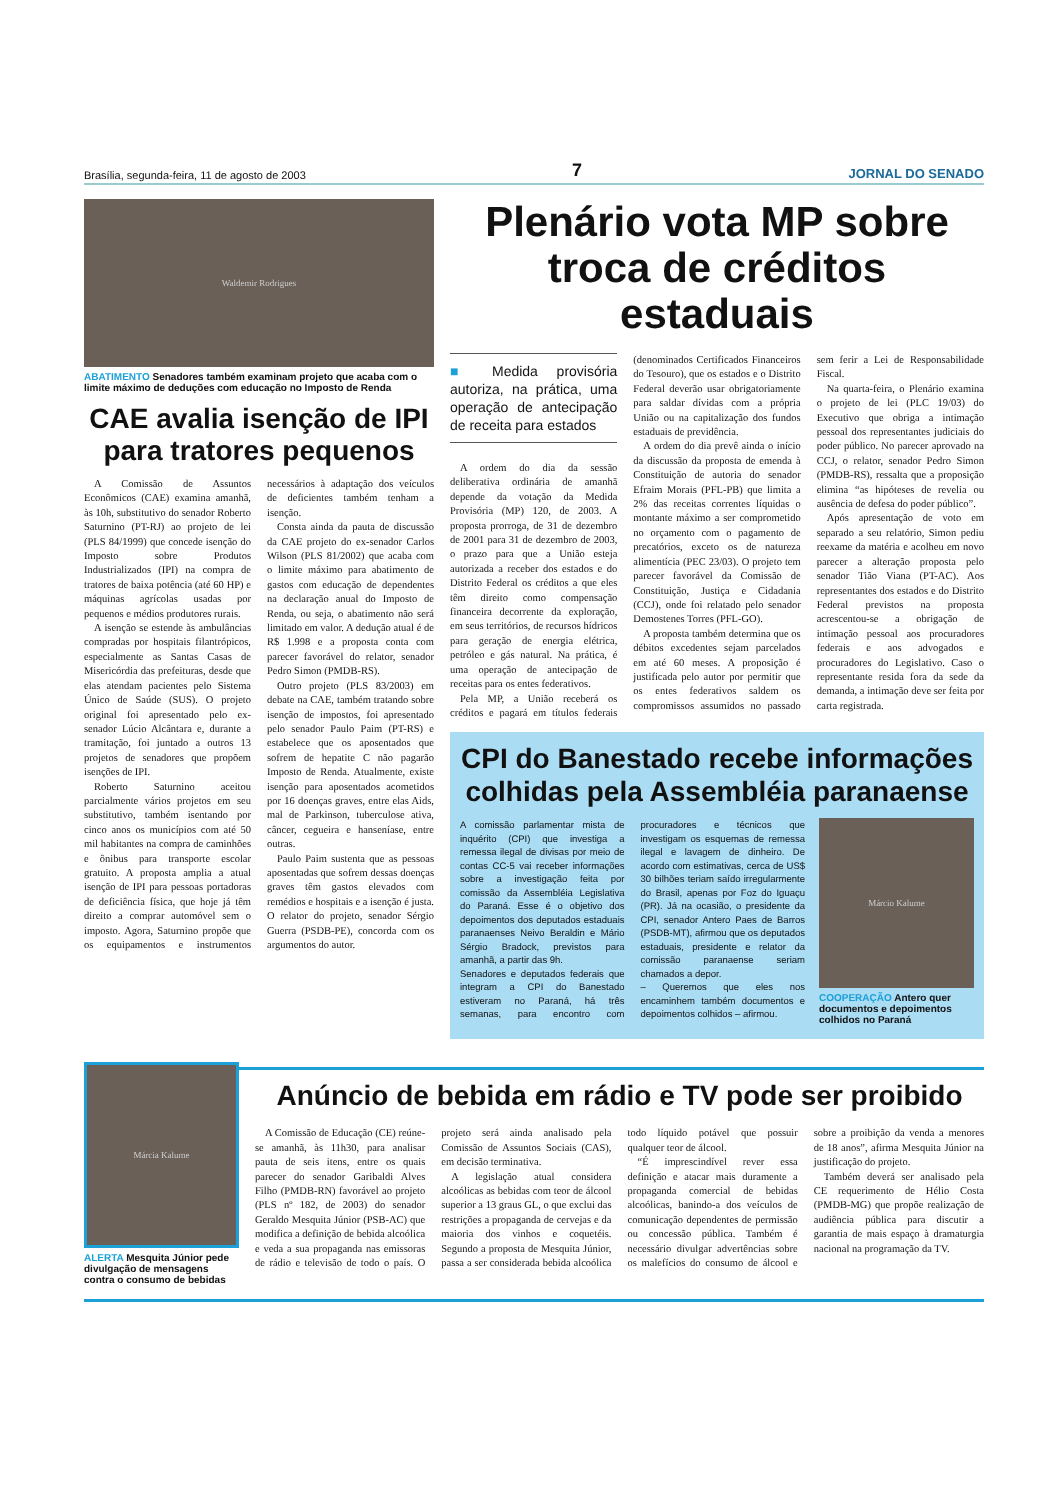Brasília, segunda-feira, 11 de agosto de 2003 7 JORNAL DO SENADO
Waldemir Rodrigues
ABATIMENTO Senadores também examinam projeto que acaba com o limite máximo de deduções com educação no Imposto de Renda
CAE avalia isenção de IPI para tratores pequenos
A Comissão de Assuntos Econômicos (CAE) examina amanhã, às 10h, substitutivo do senador Roberto Saturnino (PT-RJ) ao projeto de lei (PLS 84/1999) que concede isenção do Imposto sobre Produtos Industrializados (IPI) na compra de tratores de baixa potência (até 60 HP) e máquinas agrícolas usadas por pequenos e médios produtores rurais.
A isenção se estende às ambulâncias compradas por hospitais filantrópicos, especialmente as Santas Casas de Misericórdia das prefeituras, desde que elas atendam pacientes pelo Sistema Único de Saúde (SUS). O projeto original foi apresentado pelo ex-senador Lúcio Alcântara e, durante a tramitação, foi juntado a outros 13 projetos de senadores que propõem isenções de IPI.
Roberto Saturnino aceitou parcialmente vários projetos em seu substitutivo, também isentando por cinco anos os municípios com até 50 mil habitantes na compra de caminhões e ônibus para transporte escolar gratuito. A proposta amplia a atual isenção de IPI para pessoas portadoras de deficiência física, que hoje já têm direito a comprar automóvel sem o imposto. Agora, Saturnino propõe que os equipamentos e instrumentos necessários à adaptação dos veículos de deficientes também tenham a isenção.
Consta ainda da pauta de discussão da CAE projeto do ex-senador Carlos Wilson (PLS 81/2002) que acaba com o limite máximo para abatimento de gastos com educação de dependentes na declaração anual do Imposto de Renda, ou seja, o abatimento não será limitado em valor. A dedução atual é de R$ 1.998 e a proposta conta com parecer favorável do relator, senador Pedro Simon (PMDB-RS).
Outro projeto (PLS 83/2003) em debate na CAE, também tratando sobre isenção de impostos, foi apresentado pelo senador Paulo Paim (PT-RS) e estabelece que os aposentados que sofrem de hepatite C não pagarão Imposto de Renda. Atualmente, existe isenção para aposentados acometidos por 16 doenças graves, entre elas Aids, mal de Parkinson, tuberculose ativa, câncer, cegueira e hanseníase, entre outras.
Paulo Paim sustenta que as pessoas aposentadas que sofrem dessas doenças graves têm gastos elevados com remédios e hospitais e a isenção é justa. O relator do projeto, senador Sérgio Guerra (PSDB-PE), concorda com os argumentos do autor.
Plenário vota MP sobre troca de créditos estaduais
■ Medida provisória autoriza, na prática, uma operação de antecipação de receita para estados
A ordem do dia da sessão deliberativa ordinária de amanhã depende da votação da Medida Provisória (MP) 120, de 2003. A proposta prorroga, de 31 de dezembro de 2001 para 31 de dezembro de 2003, o prazo para que a União esteja autorizada a receber dos estados e do Distrito Federal os créditos a que eles têm direito como compensação financeira decorrente da exploração, em seus territórios, de recursos hídricos para geração de energia elétrica, petróleo e gás natural. Na prática, é uma operação de antecipação de receitas para os entes federativos.
Pela MP, a União receberá os créditos e pagará em títulos federais (denominados Certificados Financeiros do Tesouro), que os estados e o Distrito Federal deverão usar obrigatoriamente para saldar dívidas com a própria União ou na capitalização dos fundos estaduais de previdência.
A ordem do dia prevê ainda o início da discussão da proposta de emenda à Constituição de autoria do senador Efraim Morais (PFL-PB) que limita a 2% das receitas correntes líquidas o montante máximo a ser comprometido no orçamento com o pagamento de precatórios, exceto os de natureza alimentícia (PEC 23/03). O projeto tem parecer favorável da Comissão de Constituição, Justiça e Cidadania (CCJ), onde foi relatado pelo senador Demostenes Torres (PFL-GO).
A proposta também determina que os débitos excedentes sejam parcelados em até 60 meses. A proposição é justificada pelo autor por permitir que os entes federativos saldem os compromissos assumidos no passado sem ferir a Lei de Responsabilidade Fiscal.
Na quarta-feira, o Plenário examina o projeto de lei (PLC 19/03) do Executivo que obriga a intimação pessoal dos representantes judiciais do poder público. No parecer aprovado na CCJ, o relator, senador Pedro Simon (PMDB-RS), ressalta que a proposição elimina “as hipóteses de revelia ou ausência de defesa do poder público”.
Após apresentação de voto em separado a seu relatório, Simon pediu reexame da matéria e acolheu em novo parecer a alteração proposta pelo senador Tião Viana (PT-AC). Aos representantes dos estados e do Distrito Federal previstos na proposta acrescentou-se a obrigação de intimação pessoal aos procuradores federais e aos advogados e procuradores do Legislativo. Caso o representante resida fora da sede da demanda, a intimação deve ser feita por carta registrada.
CPI do Banestado recebe informações colhidas pela Assembléia paranaense
A comissão parlamentar mista de inquérito (CPI) que investiga a remessa ilegal de divisas por meio de contas CC-5 vai receber informações sobre a investigação feita por comissão da Assembléia Legislativa do Paraná. Esse é o objetivo dos depoimentos dos deputados estaduais paranaenses Neivo Beraldin e Mário Sérgio Bradock, previstos para amanhã, a partir das 9h.
Senadores e deputados federais que integram a CPI do Banestado estiveram no Paraná, há três semanas, para encontro com procuradores e técnicos que investigam os esquemas de remessa ilegal e lavagem de dinheiro. De acordo com estimativas, cerca de US$ 30 bilhões teriam saído irregularmente do Brasil, apenas por Foz do Iguaçu (PR). Já na ocasião, o presidente da CPI, senador Antero Paes de Barros (PSDB-MT), afirmou que os deputados estaduais, presidente e relator da comissão paranaense seriam chamados a depor.
– Queremos que eles nos encaminhem também documentos e depoimentos colhidos – afirmou.
Márcio Kalume
COOPERAÇÃO Antero quer documentos e depoimentos colhidos no Paraná
Márcia Kalume
ALERTA Mesquita Júnior pede divulgação de mensagens contra o consumo de bebidas
Anúncio de bebida em rádio e TV pode ser proibido
A Comissão de Educação (CE) reúne-se amanhã, às 11h30, para analisar pauta de seis itens, entre os quais parecer do senador Garibaldi Alves Filho (PMDB-RN) favorável ao projeto (PLS nº 182, de 2003) do senador Geraldo Mesquita Júnior (PSB-AC) que modifica a definição de bebida alcoólica e veda a sua propaganda nas emissoras de rádio e televisão de todo o país. O projeto será ainda analisado pela Comissão de Assuntos Sociais (CAS), em decisão terminativa.
A legislação atual considera alcoólicas as bebidas com teor de álcool superior a 13 graus GL, o que exclui das restrições a propaganda de cervejas e da maioria dos vinhos e coquetéis. Segundo a proposta de Mesquita Júnior, passa a ser considerada bebida alcoólica todo líquido potável que possuir qualquer teor de álcool.
“É imprescindível rever essa definição e atacar mais duramente a propaganda comercial de bebidas alcoólicas, banindo-a dos veículos de comunicação dependentes de permissão ou concessão pública. Também é necessário divulgar advertências sobre os malefícios do consumo de álcool e sobre a proibição da venda a menores de 18 anos”, afirma Mesquita Júnior na justificação do projeto.
Também deverá ser analisado pela CE requerimento de Hélio Costa (PMDB-MG) que propõe realização de audiência pública para discutir a garantia de mais espaço à dramaturgia nacional na programação da TV.